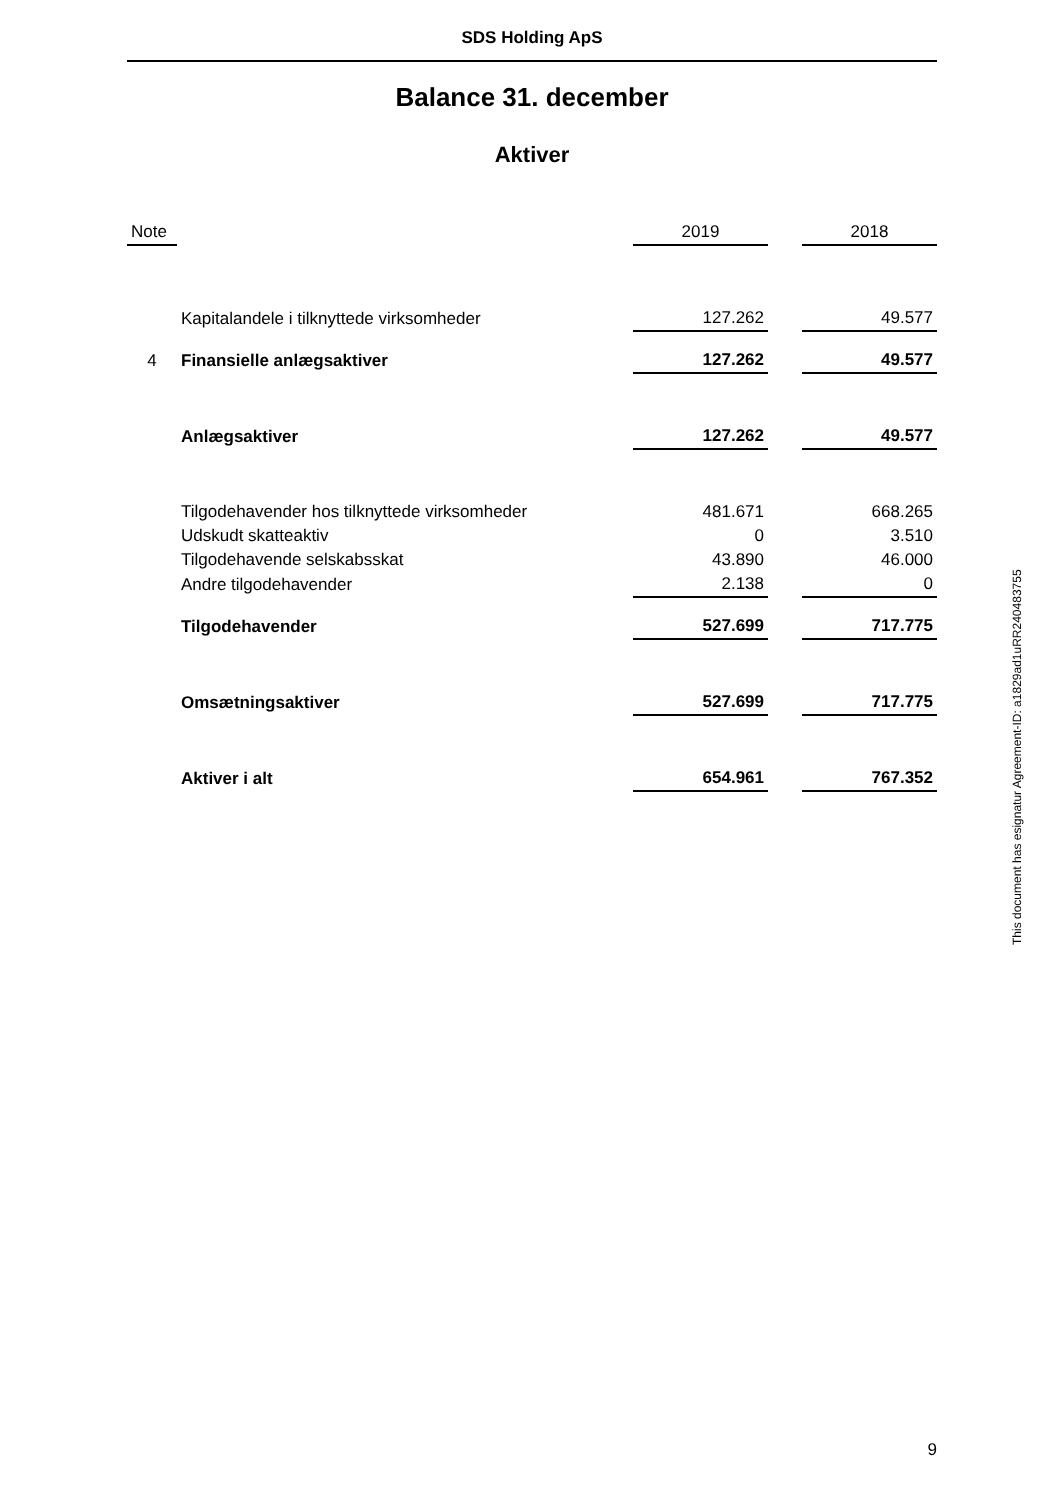SDS Holding ApS
Balance 31. december
Aktiver
| Note | | 2019 | | 2018 |
| --- | --- | --- | --- | --- |
| | Kapitalandele i tilknyttede virksomheder | 127.262 | | 49.577 |
| 4 | Finansielle anlægsaktiver | 127.262 | | 49.577 |
| | Anlægsaktiver | 127.262 | | 49.577 |
| | Tilgodehavender hos tilknyttede virksomheder | 481.671 | | 668.265 |
| | Udskudt skatteaktiv | 0 | | 3.510 |
| | Tilgodehavende selskabsskat | 43.890 | | 46.000 |
| | Andre tilgodehavender | 2.138 | | 0 |
| | Tilgodehavender | 527.699 | | 717.775 |
| | Omsætningsaktiver | 527.699 | | 717.775 |
| | Aktiver i alt | 654.961 | | 767.352 |
This document has esignatur Agreement-ID: a1829ad1uRR240483755
9